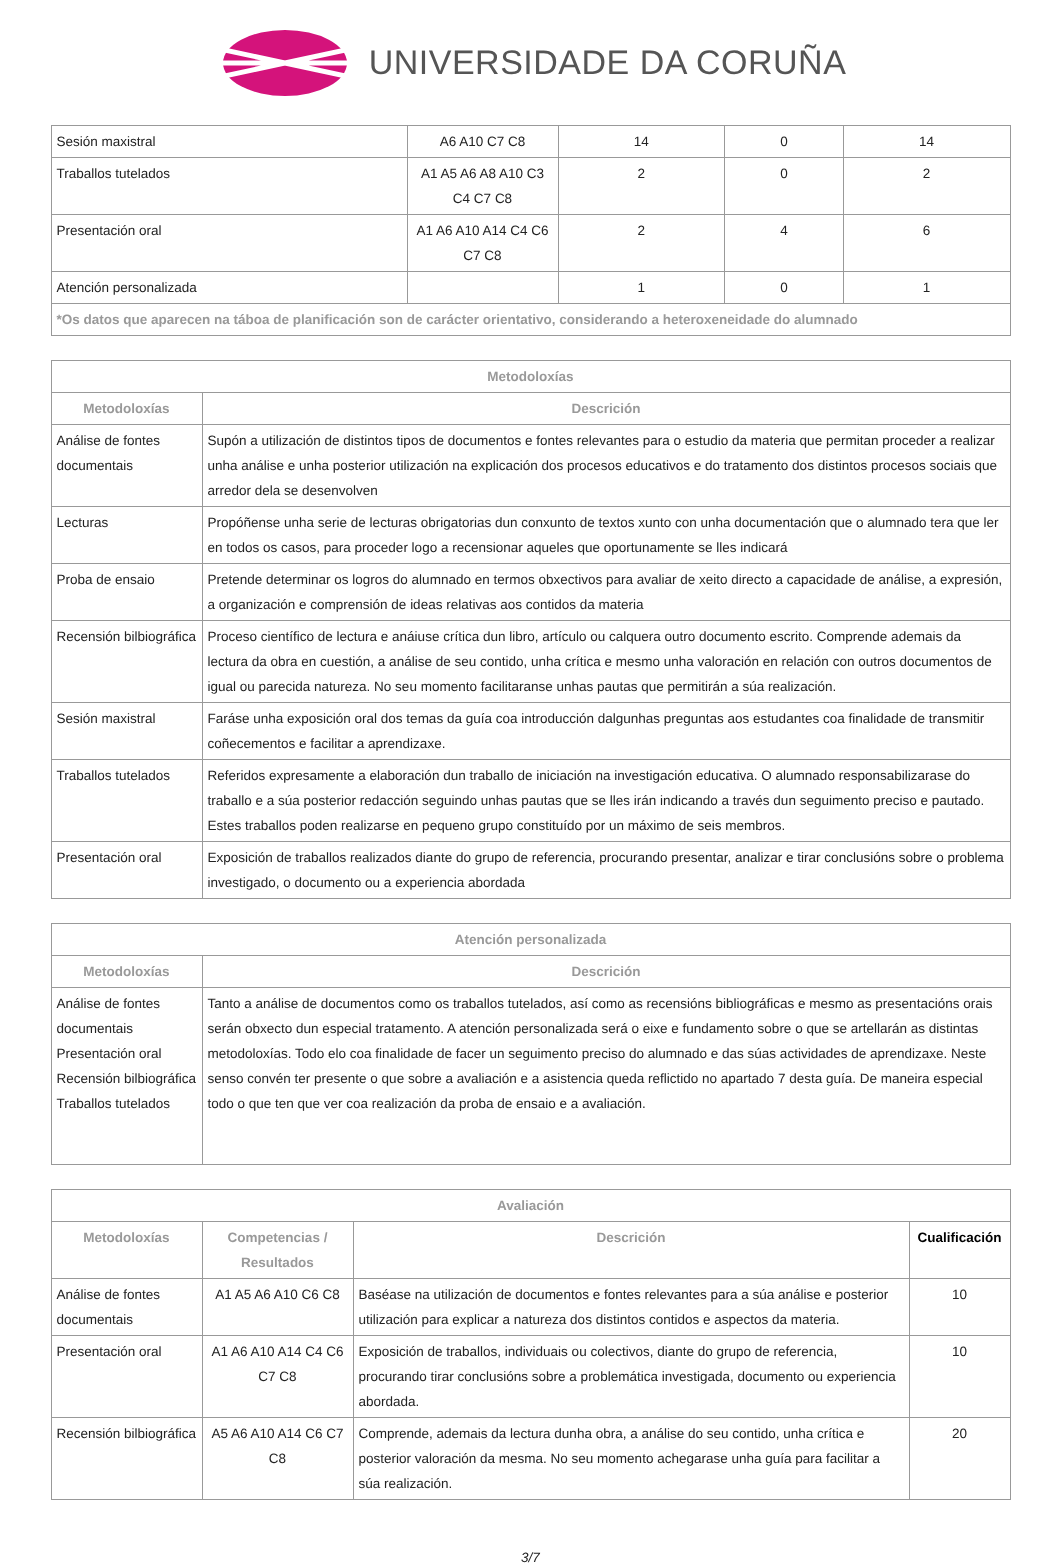UNIVERSIDADE DA CORUÑA
| Sesión maxistral | A6 A10 C7 C8 | 14 | 0 | 14 |
| Traballos tutelados | A1 A5 A6 A8 A10 C3 C4 C7 C8 | 2 | 0 | 2 |
| Presentación oral | A1 A6 A10 A14 C4 C6 C7 C8 | 2 | 4 | 6 |
| Atención personalizada | | 1 | 0 | 1 |
| *Os datos que aparecen na táboa de planificación son de carácter orientativo, considerando a heteroxeneidade do alumnado | | | | |
| Metodoloxías | |
| --- | --- |
| Metodoloxías | Descrición |
| Análise de fontes documentais | Supón a utilización de distintos tipos de documentos e fontes relevantes para o estudio da materia que permitan proceder a realizar unha análise e unha posterior utilización na explicación dos procesos educativos e do tratamento dos distintos procesos sociais que arredor dela se desenvolven |
| Lecturas | Propóñense unha serie de lecturas obrigatorias dun conxunto de textos xunto con unha documentación que o alumnado tera que ler en todos os casos, para proceder logo a recensionar aqueles que oportunamente se lles indicará |
| Proba de ensaio | Pretende determinar os logros do alumnado en termos obxectivos para avaliar de xeito directo a capacidade de análise, a expresión, a organización e comprensión de ideas relativas aos contidos da materia |
| Recensión bilbiográfica | Proceso científico de lectura e anáiuse crítica dun libro, artículo ou calquera outro documento escrito. Comprende ademais da lectura da obra en cuestión, a análise de seu contido, unha crítica e mesmo unha valoración en relación con outros documentos de igual ou parecida natureza. No seu momento facilitaranse unhas pautas que permitirán a súa realización. |
| Sesión maxistral | Faráse unha exposición oral dos temas da guía coa introducción dalgunhas preguntas aos estudantes coa finalidade de transmitir coñecementos e facilitar a aprendizaxe. |
| Traballos tutelados | Referidos expresamente a elaboración dun traballo de iniciación na investigación educativa. O alumnado responsabilizarase do traballo e a súa posterior redacción seguindo unhas pautas que se lles irán indicando a través dun seguimento preciso e pautado. Estes traballos poden realizarse en pequeno grupo constituído por un máximo de seis membros. |
| Presentación oral | Exposición de traballos realizados diante do grupo de referencia, procurando presentar, analizar e tirar conclusións sobre o problema investigado, o documento ou a experiencia abordada |
| Atención personalizada | |
| --- | --- |
| Metodoloxías | Descrición |
| Análise de fontes documentais Presentación oral Recensión bilbiográfica Traballos tutelados | Tanto a análise de documentos como os traballos tutelados, así como as recensións bibliográficas e mesmo as presentacións orais serán obxecto dun especial tratamento. A atención personalizada será o eixe e fundamento sobre o que se artellarán as distintas metodoloxías. Todo elo coa finalidade de facer un seguimento preciso do alumnado e das súas actividades de aprendizaxe. Neste senso convén ter presente o que sobre a avaliación e a asistencia queda reflictido no apartado 7 desta guía. De maneira especial todo o que ten que ver coa realización da proba de ensaio e a avaliación. |
| Avaliación | | | |
| --- | --- | --- | --- |
| Metodoloxías | Competencias / Resultados | Descrición | Cualificación |
| Análise de fontes documentais | A1 A5 A6 A10 C6 C8 | Baséase na utilización de documentos e fontes relevantes para a súa análise e posterior utilización para explicar a natureza dos distintos contidos e aspectos da materia. | 10 |
| Presentación oral | A1 A6 A10 A14 C4 C6 C7 C8 | Exposición de traballos, individuais ou colectivos, diante do grupo de referencia, procurando tirar conclusións sobre a problemática investigada, documento ou experiencia abordada. | 10 |
| Recensión bilbiográfica | A5 A6 A10 A14 C6 C7 C8 | Comprende, ademais da lectura dunha obra, a análise do seu contido, unha crítica e posterior valoración da mesma. No seu momento achegarase unha guía para facilitar a súa realización. | 20 |
3/7